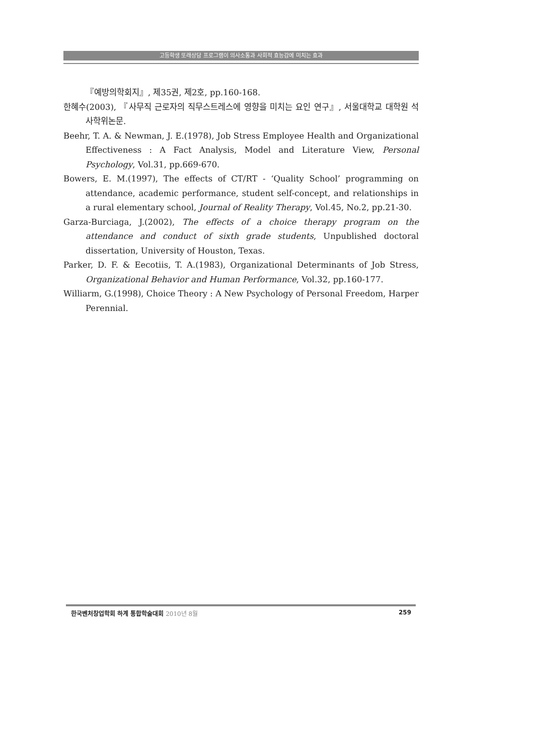고등학생 또래상담 프로그램이 의사소통과 사회적 효능감에 미치는 효과
『예방의학회지』, 제35권, 제2호, pp.160-168.
한혜수(2003), 『사무직 근로자의 직무스트레스에 영향을 미치는 요인 연구』, 서울대학교 대학원 석사학위논문.
Beehr, T. A. & Newman, J. E.(1978), Job Stress Employee Health and Organizational Effectiveness : A Fact Analysis, Model and Literature View, Personal Psychology, Vol.31, pp.669-670.
Bowers, E. M.(1997), The effects of CT/RT - ‘Quality School’ programming on attendance, academic performance, student self-concept, and relationships in a rural elementary school, Journal of Reality Therapy, Vol.45, No.2, pp.21-30.
Garza-Burciaga, J.(2002), The effects of a choice therapy program on the attendance and conduct of sixth grade students, Unpublished doctoral dissertation, University of Houston, Texas.
Parker, D. F. & Eecotiis, T. A.(1983), Organizational Determinants of Job Stress, Organizational Behavior and Human Performance, Vol.32, pp.160-177.
Williarm, G.(1998), Choice Theory : A New Psychology of Personal Freedom, Harper Perennial.
한국벤처창업학회 하계 통합학술대회 2010년 8월 259